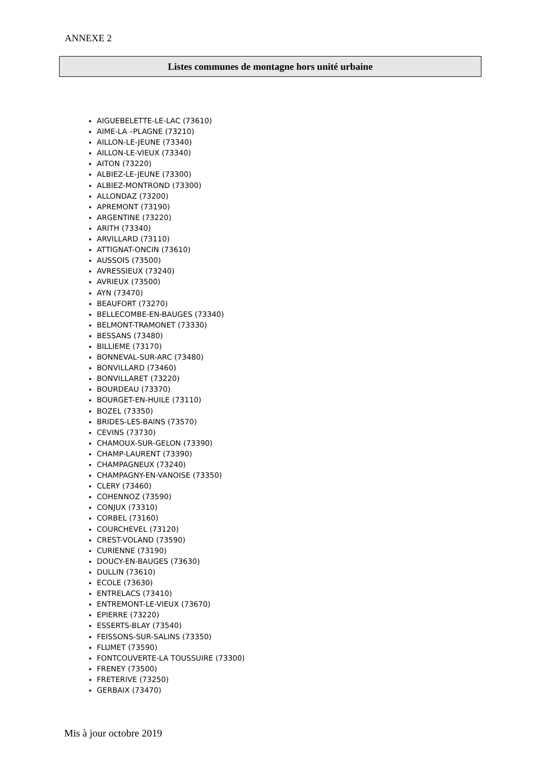ANNEXE 2
Listes communes de montagne hors unité urbaine
AIGUEBELETTE-LE-LAC (73610)
AIME-LA –PLAGNE (73210)
AILLON-LE-JEUNE (73340)
AILLON-LE-VIEUX (73340)
AITON (73220)
ALBIEZ-LE-JEUNE (73300)
ALBIEZ-MONTROND (73300)
ALLONDAZ (73200)
APREMONT (73190)
ARGENTINE (73220)
ARITH (73340)
ARVILLARD (73110)
ATTIGNAT-ONCIN (73610)
AUSSOIS (73500)
AVRESSIEUX (73240)
AVRIEUX (73500)
AYN (73470)
BEAUFORT (73270)
BELLECOMBE-EN-BAUGES (73340)
BELMONT-TRAMONET (73330)
BESSANS (73480)
BILLIEME (73170)
BONNEVAL-SUR-ARC (73480)
BONVILLARD (73460)
BONVILLARET (73220)
BOURDEAU (73370)
BOURGET-EN-HUILE (73110)
BOZEL (73350)
BRIDES-LES-BAINS (73570)
CEVINS (73730)
CHAMOUX-SUR-GELON (73390)
CHAMP-LAURENT (73390)
CHAMPAGNEUX (73240)
CHAMPAGNY-EN-VANOISE (73350)
CLERY (73460)
COHENNOZ (73590)
CONJUX (73310)
CORBEL (73160)
COURCHEVEL (73120)
CREST-VOLAND (73590)
CURIENNE (73190)
DOUCY-EN-BAUGES (73630)
DULLIN (73610)
ECOLE (73630)
ENTRELACS (73410)
ENTREMONT-LE-VIEUX (73670)
EPIERRE (73220)
ESSERTS-BLAY (73540)
FEISSONS-SUR-SALINS (73350)
FLUMET (73590)
FONTCOUVERTE-LA TOUSSUIRE (73300)
FRENEY (73500)
FRETERIVE (73250)
GERBAIX (73470)
Mis à jour octobre 2019